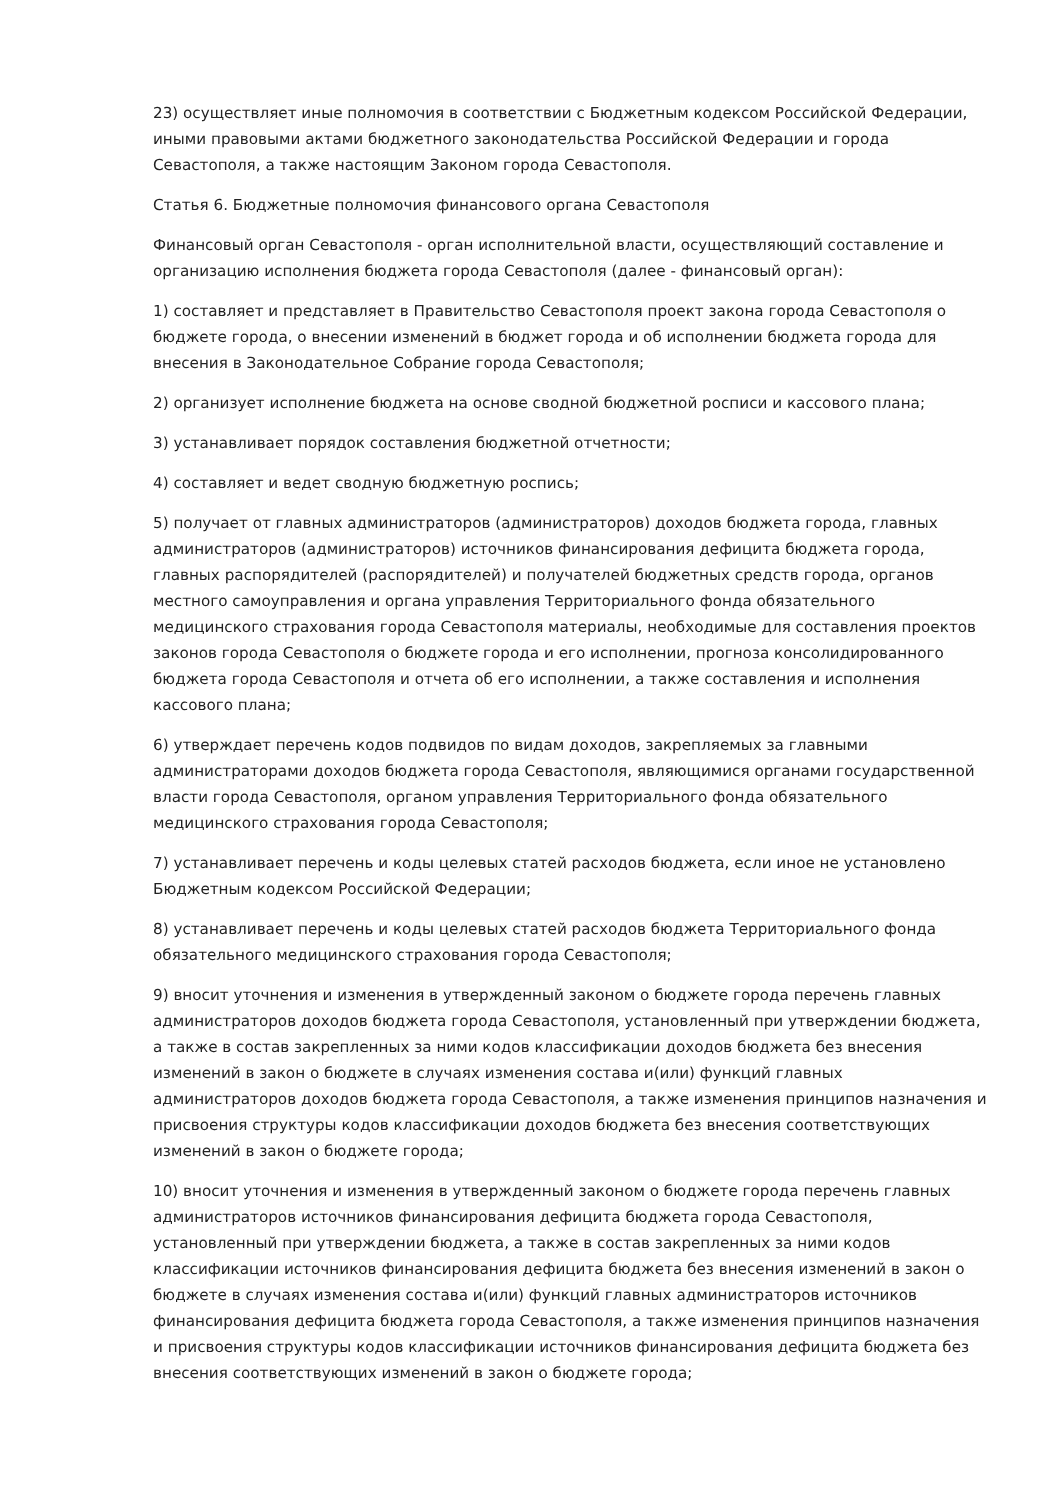23) осуществляет иные полномочия в соответствии с Бюджетным кодексом Российской Федерации, иными правовыми актами бюджетного законодательства Российской Федерации и города Севастополя, а также настоящим Законом города Севастополя.
Статья 6. Бюджетные полномочия финансового органа Севастополя
Финансовый орган Севастополя - орган исполнительной власти, осуществляющий составление и организацию исполнения бюджета города Севастополя (далее - финансовый орган):
1) составляет и представляет в Правительство Севастополя проект закона города Севастополя о бюджете города, о внесении изменений в бюджет города и об исполнении бюджета города для внесения в Законодательное Собрание города Севастополя;
2) организует исполнение бюджета на основе сводной бюджетной росписи и кассового плана;
3) устанавливает порядок составления бюджетной отчетности;
4) составляет и ведет сводную бюджетную роспись;
5) получает от главных администраторов (администраторов) доходов бюджета города, главных администраторов (администраторов) источников финансирования дефицита бюджета города, главных распорядителей (распорядителей) и получателей бюджетных средств города, органов местного самоуправления и органа управления Территориального фонда обязательного медицинского страхования города Севастополя материалы, необходимые для составления проектов законов города Севастополя о бюджете города и его исполнении, прогноза консолидированного бюджета города Севастополя и отчета об его исполнении, а также составления и исполнения кассового плана;
6) утверждает перечень кодов подвидов по видам доходов, закрепляемых за главными администраторами доходов бюджета города Севастополя, являющимися органами государственной власти города Севастополя, органом управления Территориального фонда обязательного медицинского страхования города Севастополя;
7) устанавливает перечень и коды целевых статей расходов бюджета, если иное не установлено Бюджетным кодексом Российской Федерации;
8) устанавливает перечень и коды целевых статей расходов бюджета Территориального фонда обязательного медицинского страхования города Севастополя;
9) вносит уточнения и изменения в утвержденный законом о бюджете города перечень главных администраторов доходов бюджета города Севастополя, установленный при утверждении бюджета, а также в состав закрепленных за ними кодов классификации доходов бюджета без внесения изменений в закон о бюджете в случаях изменения состава и(или) функций главных администраторов доходов бюджета города Севастополя, а также изменения принципов назначения и присвоения структуры кодов классификации доходов бюджета без внесения соответствующих изменений в закон о бюджете города;
10) вносит уточнения и изменения в утвержденный законом о бюджете города перечень главных администраторов источников финансирования дефицита бюджета города Севастополя, установленный при утверждении бюджета, а также в состав закрепленных за ними кодов классификации источников финансирования дефицита бюджета без внесения изменений в закон о бюджете в случаях изменения состава и(или) функций главных администраторов источников финансирования дефицита бюджета города Севастополя, а также изменения принципов назначения и присвоения структуры кодов классификации источников финансирования дефицита бюджета без внесения соответствующих изменений в закон о бюджете города;